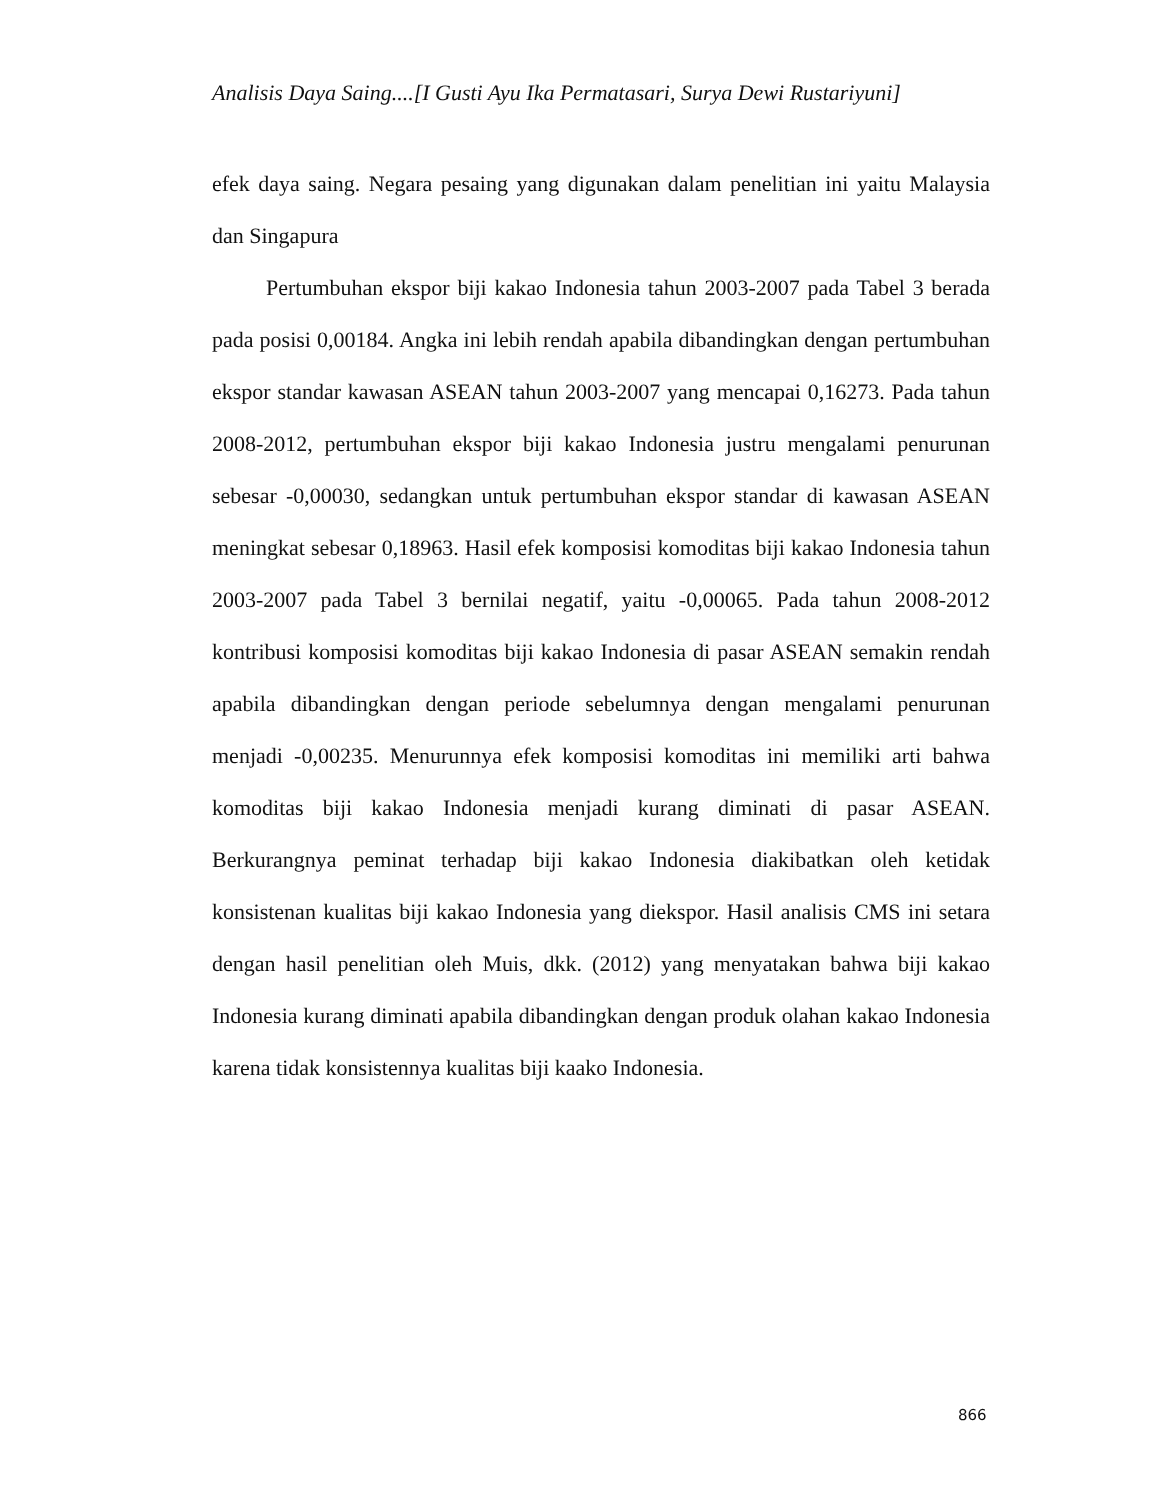Analisis Daya Saing....[I Gusti Ayu Ika Permatasari, Surya Dewi Rustariyuni]
efek daya saing. Negara pesaing yang digunakan dalam penelitian ini yaitu Malaysia dan Singapura
Pertumbuhan ekspor biji kakao Indonesia tahun 2003-2007 pada Tabel 3 berada pada posisi 0,00184. Angka ini lebih rendah apabila dibandingkan dengan pertumbuhan ekspor standar kawasan ASEAN tahun 2003-2007 yang mencapai 0,16273. Pada tahun 2008-2012, pertumbuhan ekspor biji kakao Indonesia justru mengalami penurunan sebesar -0,00030, sedangkan untuk pertumbuhan ekspor standar di kawasan ASEAN meningkat sebesar 0,18963. Hasil efek komposisi komoditas biji kakao Indonesia tahun 2003-2007 pada Tabel 3 bernilai negatif, yaitu -0,00065. Pada tahun 2008-2012 kontribusi komposisi komoditas biji kakao Indonesia di pasar ASEAN semakin rendah apabila dibandingkan dengan periode sebelumnya dengan mengalami penurunan menjadi -0,00235. Menurunnya efek komposisi komoditas ini memiliki arti bahwa komoditas biji kakao Indonesia menjadi kurang diminati di pasar ASEAN. Berkurangnya peminat terhadap biji kakao Indonesia diakibatkan oleh ketidak konsistenan kualitas biji kakao Indonesia yang diekspor. Hasil analisis CMS ini setara dengan hasil penelitian oleh Muis, dkk. (2012) yang menyatakan bahwa biji kakao Indonesia kurang diminati apabila dibandingkan dengan produk olahan kakao Indonesia karena tidak konsistennya kualitas biji kaako Indonesia.
866